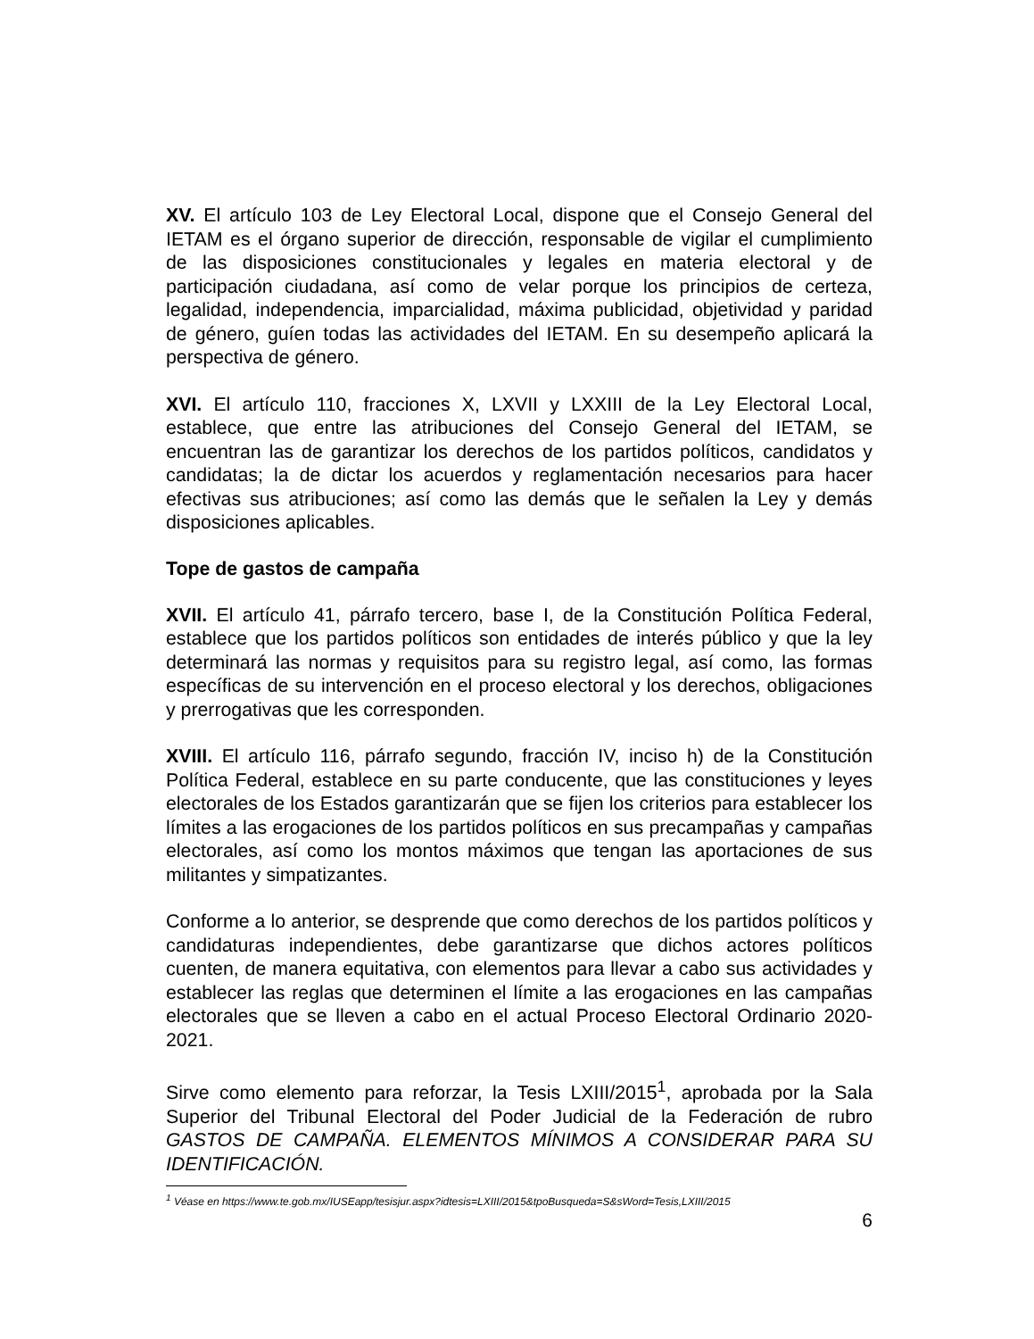XV. El artículo 103 de Ley Electoral Local, dispone que el Consejo General del IETAM es el órgano superior de dirección, responsable de vigilar el cumplimiento de las disposiciones constitucionales y legales en materia electoral y de participación ciudadana, así como de velar porque los principios de certeza, legalidad, independencia, imparcialidad, máxima publicidad, objetividad y paridad de género, guíen todas las actividades del IETAM. En su desempeño aplicará la perspectiva de género.
XVI. El artículo 110, fracciones X, LXVII y LXXIII de la Ley Electoral Local, establece, que entre las atribuciones del Consejo General del IETAM, se encuentran las de garantizar los derechos de los partidos políticos, candidatos y candidatas; la de dictar los acuerdos y reglamentación necesarios para hacer efectivas sus atribuciones; así como las demás que le señalen la Ley y demás disposiciones aplicables.
Tope de gastos de campaña
XVII. El artículo 41, párrafo tercero, base I, de la Constitución Política Federal, establece que los partidos políticos son entidades de interés público y que la ley determinará las normas y requisitos para su registro legal, así como, las formas específicas de su intervención en el proceso electoral y los derechos, obligaciones y prerrogativas que les corresponden.
XVIII. El artículo 116, párrafo segundo, fracción IV, inciso h) de la Constitución Política Federal, establece en su parte conducente, que las constituciones y leyes electorales de los Estados garantizarán que se fijen los criterios para establecer los límites a las erogaciones de los partidos políticos en sus precampañas y campañas electorales, así como los montos máximos que tengan las aportaciones de sus militantes y simpatizantes.
Conforme a lo anterior, se desprende que como derechos de los partidos políticos y candidaturas independientes, debe garantizarse que dichos actores políticos cuenten, de manera equitativa, con elementos para llevar a cabo sus actividades y establecer las reglas que determinen el límite a las erogaciones en las campañas electorales que se lleven a cabo en el actual Proceso Electoral Ordinario 2020-2021.
Sirve como elemento para reforzar, la Tesis LXIII/2015<sup>1</sup>, aprobada por la Sala Superior del Tribunal Electoral del Poder Judicial de la Federación de rubro GASTOS DE CAMPAÑA. ELEMENTOS MÍNIMOS A CONSIDERAR PARA SU IDENTIFICACIÓN.
<sup>1</sup> Véase en https://www.te.gob.mx/IUSEapp/tesisjur.aspx?idtesis=LXIII/2015&tpoBusqueda=S&sWord=Tesis,LXIII/2015
6